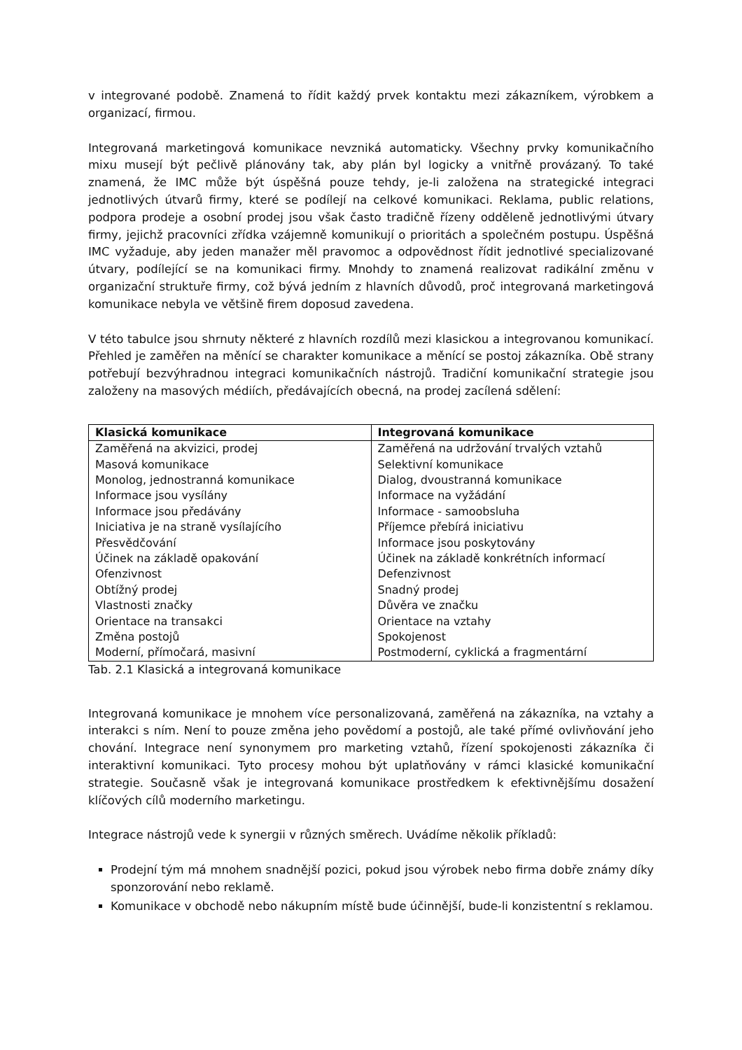v integrované podobě. Znamená to řídit každý prvek kontaktu mezi zákazníkem, výrobkem a organizací, firmou.
Integrovaná marketingová komunikace nevzniká automaticky. Všechny prvky komunikačního mixu musejí být pečlivě plánovány tak, aby plán byl logicky a vnitřně provázaný. To také znamená, že IMC může být úspěšná pouze tehdy, je-li založena na strategické integraci jednotlivých útvarů firmy, které se podílejí na celkové komunikaci. Reklama, public relations, podpora prodeje a osobní prodej jsou však často tradičně řízeny odděleně jednotlivými útvary firmy, jejichž pracovníci zřídka vzájemně komunikují o prioritách a společném postupu. Úspěšná IMC vyžaduje, aby jeden manažer měl pravomoc a odpovědnost řídit jednotlivé specializované útvary, podílející se na komunikaci firmy. Mnohdy to znamená realizovat radikální změnu v organizační struktuře firmy, což bývá jedním z hlavních důvodů, proč integrovaná marketingová komunikace nebyla ve většině firem doposud zavedena.
V této tabulce jsou shrnuty některé z hlavních rozdílů mezi klasickou a integrovanou komunikací. Přehled je zaměřen na měnící se charakter komunikace a měnící se postoj zákazníka. Obě strany potřebují bezvýhradnou integraci komunikačních nástrojů. Tradiční komunikační strategie jsou založeny na masových médiích, předávajících obecná, na prodej zacílená sdělení:
| Klasická komunikace | Integrovaná komunikace |
| --- | --- |
| Zaměřená na akvizici, prodej | Zaměřená na udržování trvalých vztahů |
| Masová komunikace | Selektivní komunikace |
| Monolog, jednostranná komunikace | Dialog, dvoustranná komunikace |
| Informace jsou vysílány | Informace na vyžádání |
| Informace jsou předávány | Informace - samoobsluha |
| Iniciativa je na straně vysílajícího | Příjemce přebírá iniciativu |
| Přesvědčování | Informace jsou poskytovány |
| Účinek na základě opakování | Účinek na základě konkrétních informací |
| Ofenzivnost | Defenzivnost |
| Obtížný prodej | Snadný prodej |
| Vlastnosti značky | Důvěra ve značku |
| Orientace na transakci | Orientace na vztahy |
| Změna postojů | Spokojenost |
| Moderní, přímočará, masivní | Postmoderní, cyklická a fragmentární |
Tab. 2.1 Klasická a integrovaná komunikace
Integrovaná komunikace je mnohem více personalizovaná, zaměřená na zákazníka, na vztahy a interakci s ním. Není to pouze změna jeho povědomí a postojů, ale také přímé ovlivňování jeho chování. Integrace není synonymem pro marketing vztahů, řízení spokojenosti zákazníka či interaktivní komunikaci. Tyto procesy mohou být uplatňovány v rámci klasické komunikační strategie. Současně však je integrovaná komunikace prostředkem k efektivnějšímu dosažení klíčových cílů moderního marketingu.
Integrace nástrojů vede k synergii v různých směrech. Uvádíme několik příkladů:
Prodejní tým má mnohem snadnější pozici, pokud jsou výrobek nebo firma dobře známy díky sponzorování nebo reklamě.
Komunikace v obchodě nebo nákupním místě bude účinnější, bude-li konzistentní s reklamou.